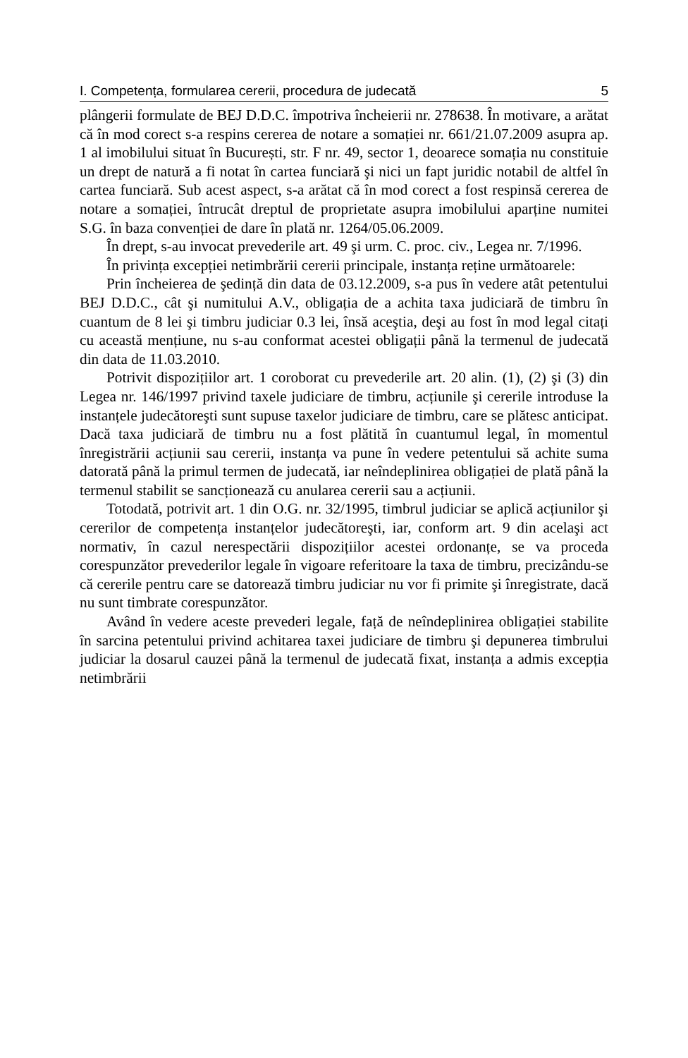I. Competența, formularea cererii, procedura de judecată 5
plângerii formulate de BEJ D.D.C. împotriva încheierii nr. 278638. În motivare, a arătat că în mod corect s-a respins cererea de notare a somației nr. 661/21.07.2009 asupra ap. 1 al imobilului situat în București, str. F nr. 49, sector 1, deoarece somația nu constituie un drept de natură a fi notat în cartea funciară şi nici un fapt juridic notabil de altfel în cartea funciară. Sub acest aspect, s-a arătat că în mod corect a fost respinsă cererea de notare a somației, întrucât dreptul de proprietate asupra imobilului aparține numitei S.G. în baza convenției de dare în plată nr. 1264/05.06.2009.
În drept, s-au invocat prevederile art. 49 şi urm. C. proc. civ., Legea nr. 7/1996.
În privința excepției netimbrării cererii principale, instanța reține următoarele:
Prin încheierea de şedință din data de 03.12.2009, s-a pus în vedere atât petentului BEJ D.D.C., cât şi numitului A.V., obligația de a achita taxa judiciară de timbru în cuantum de 8 lei şi timbru judiciar 0.3 lei, însă aceştia, deşi au fost în mod legal citați cu această mențiune, nu s-au conformat acestei obligații până la termenul de judecată din data de 11.03.2010.
Potrivit dispozițiilor art. 1 coroborat cu prevederile art. 20 alin. (1), (2) şi (3) din Legea nr. 146/1997 privind taxele judiciare de timbru, acțiunile şi cererile introduse la instanțele judecătoreşti sunt supuse taxelor judiciare de timbru, care se plătesc anticipat. Dacă taxa judiciară de timbru nu a fost plătită în cuantumul legal, în momentul înregistrării acțiunii sau cererii, instanța va pune în vedere petentului să achite suma datorată până la primul termen de judecată, iar neîndeplinirea obligației de plată până la termenul stabilit se sancționează cu anularea cererii sau a acțiunii.
Totodată, potrivit art. 1 din O.G. nr. 32/1995, timbrul judiciar se aplică acțiunilor şi cererilor de competența instanțelor judecătoreşti, iar, conform art. 9 din acelaşi act normativ, în cazul nerespectării dispozițiilor acestei ordonanțe, se va proceda corespunzător prevederilor legale în vigoare referitoare la taxa de timbru, precizându-se că cererile pentru care se datorează timbru judiciar nu vor fi primite şi înregistrate, dacă nu sunt timbrate corespunzător.
Având în vedere aceste prevederi legale, față de neîndeplinirea obligației stabilite în sarcina petentului privind achitarea taxei judiciare de timbru şi depunerea timbrului judiciar la dosarul cauzei până la termenul de judecată fixat, instanța a admis excepția netimbrării